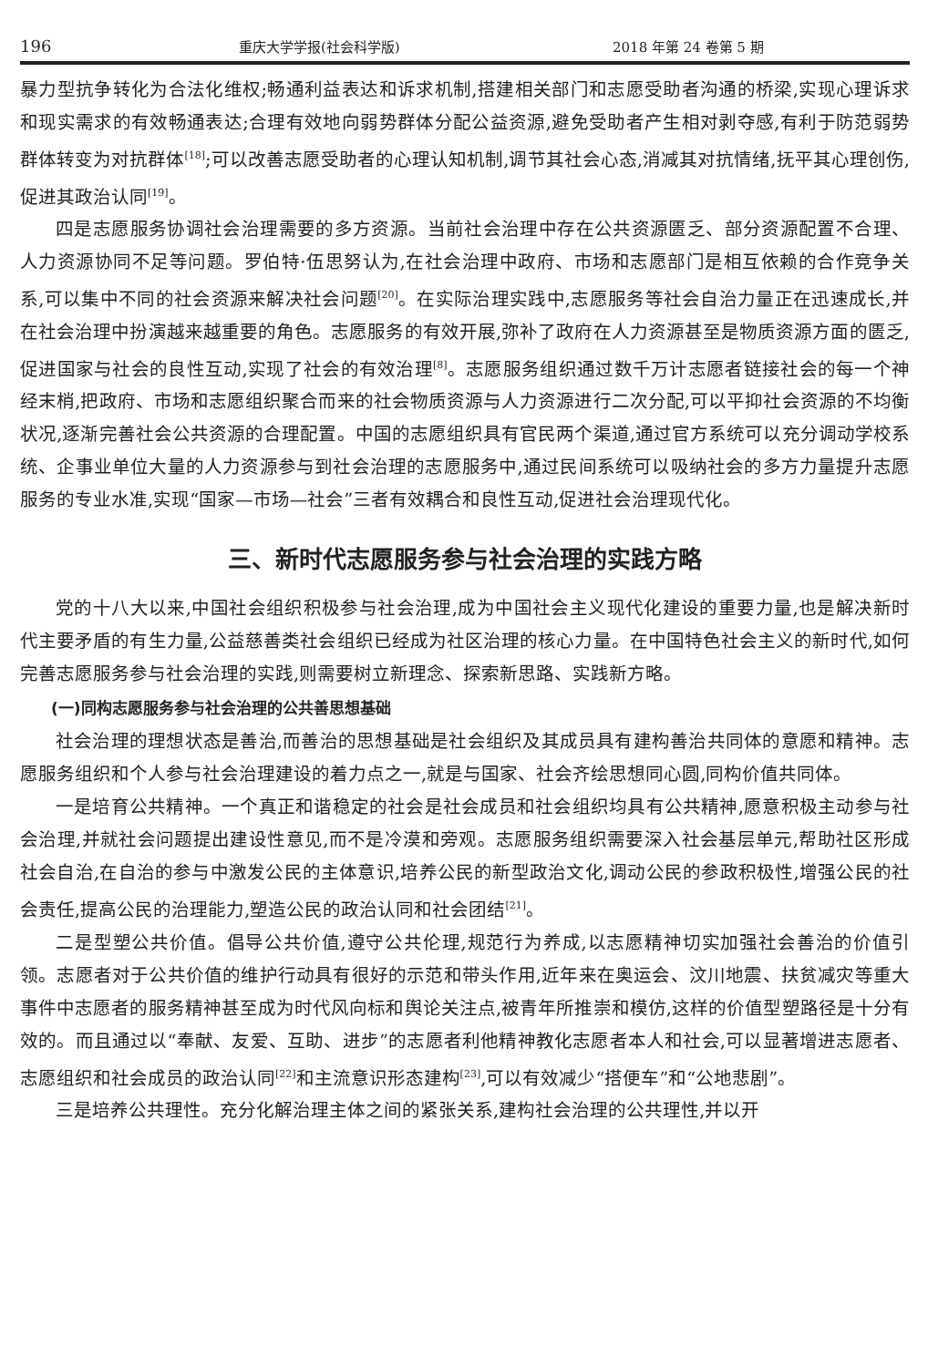196 重庆大学学报(社会科学版) 2018 年第 24 卷第 5 期
暴力型抗争转化为合法化维权;畅通利益表达和诉求机制,搭建相关部门和志愿受助者沟通的桥梁,实现心理诉求和现实需求的有效畅通表达;合理有效地向弱势群体分配公益资源,避免受助者产生相对剥夺感,有利于防范弱势群体转变为对抗群体<sup>[18]</sup>;可以改善志愿受助者的心理认知机制,调节其社会心态,消减其对抗情绪,抚平其心理创伤,促进其政治认同<sup>[19]</sup>。
四是志愿服务协调社会治理需要的多方资源。当前社会治理中存在公共资源匮乏、部分资源配置不合理、人力资源协同不足等问题。罗伯特·伍思努认为,在社会治理中政府、市场和志愿部门是相互依赖的合作竞争关系,可以集中不同的社会资源来解决社会问题<sup>[20]</sup>。在实际治理实践中,志愿服务等社会自治力量正在迅速成长,并在社会治理中扮演越来越重要的角色。志愿服务的有效开展,弥补了政府在人力资源甚至是物质资源方面的匮乏,促进国家与社会的良性互动,实现了社会的有效治理<sup>[8]</sup>。志愿服务组织通过数千万计志愿者链接社会的每一个神经末梢,把政府、市场和志愿组织聚合而来的社会物质资源与人力资源进行二次分配,可以平抑社会资源的不均衡状况,逐渐完善社会公共资源的合理配置。中国的志愿组织具有官民两个渠道,通过官方系统可以充分调动学校系统、企事业单位大量的人力资源参与到社会治理的志愿服务中,通过民间系统可以吸纳社会的多方力量提升志愿服务的专业水准,实现“国家—市场—社会”三者有效耦合和良性互动,促进社会治理现代化。
三、新时代志愿服务参与社会治理的实践方略
党的十八大以来,中国社会组织积极参与社会治理,成为中国社会主义现代化建设的重要力量,也是解决新时代主要矛盾的有生力量,公益慈善类社会组织已经成为社区治理的核心力量。在中国特色社会主义的新时代,如何完善志愿服务参与社会治理的实践,则需要树立新理念、探索新思路、实践新方略。
(一)同构志愿服务参与社会治理的公共善思想基础
社会治理的理想状态是善治,而善治的思想基础是社会组织及其成员具有建构善治共同体的意愿和精神。志愿服务组织和个人参与社会治理建设的着力点之一,就是与国家、社会齐绘思想同心圆,同构价值共同体。
一是培育公共精神。一个真正和谐稳定的社会是社会成员和社会组织均具有公共精神,愿意积极主动参与社会治理,并就社会问题提出建设性意见,而不是冷漠和旁观。志愿服务组织需要深入社会基层单元,帮助社区形成社会自治,在自治的参与中激发公民的主体意识,培养公民的新型政治文化,调动公民的参政积极性,增强公民的社会责任,提高公民的治理能力,塑造公民的政治认同和社会团结<sup>[21]</sup>。
二是型塑公共价值。倡导公共价值,遵守公共伦理,规范行为养成,以志愿精神切实加强社会善治的价值引领。志愿者对于公共价值的维护行动具有很好的示范和带头作用,近年来在奥运会、汶川地震、扶贫减灾等重大事件中志愿者的服务精神甚至成为时代风向标和舆论关注点,被青年所推崇和模仿,这样的价值型塑路径是十分有效的。而且通过以“奉献、友爱、互助、进步”的志愿者利他精神教化志愿者本人和社会,可以显著增进志愿者、志愿组织和社会成员的政治认同<sup>[22]</sup>和主流意识形态建构<sup>[23]</sup>,可以有效减少“搭便车”和“公地悲剧”。
三是培养公共理性。充分化解治理主体之间的紧张关系,建构社会治理的公共理性,并以开